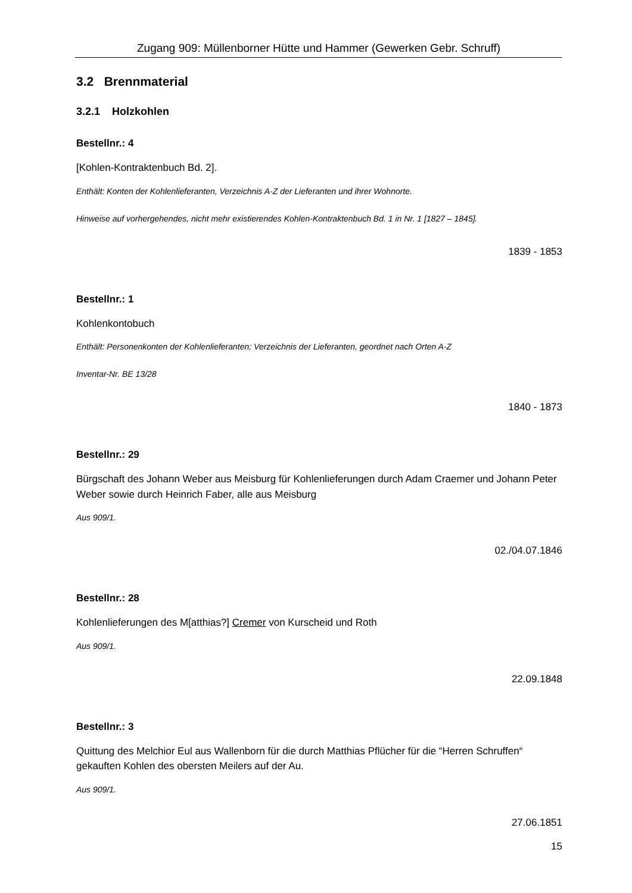Zugang 909: Müllenborner Hütte und Hammer (Gewerken Gebr. Schruff)
3.2 Brennmaterial
3.2.1 Holzkohlen
Bestellnr.: 4
[Kohlen-Kontraktenbuch Bd. 2].
Enthält: Konten der Kohlenlieferanten, Verzeichnis A-Z der Lieferanten und ihrer Wohnorte.
Hinweise auf vorhergehendes, nicht mehr existierendes Kohlen-Kontraktenbuch Bd. 1 in Nr. 1 [1827 – 1845].
1839 - 1853
Bestellnr.: 1
Kohlenkontobuch
Enthält: Personenkonten der Kohlenlieferanten; Verzeichnis der Lieferanten, geordnet nach Orten A-Z
Inventar-Nr. BE 13/28
1840 - 1873
Bestellnr.: 29
Bürgschaft des Johann Weber aus Meisburg für Kohlenlieferungen durch Adam Craemer und Johann Peter Weber sowie durch Heinrich Faber, alle aus Meisburg
Aus 909/1.
02./04.07.1846
Bestellnr.: 28
Kohlenlieferungen des M[atthias?] Cremer von Kurscheid und Roth
Aus 909/1.
22.09.1848
Bestellnr.: 3
Quittung des Melchior Eul aus Wallenborn für die durch Matthias Pflücher für die “Herren Schruffen“ gekauften Kohlen des obersten Meilers auf der Au.
Aus 909/1.
27.06.1851
15